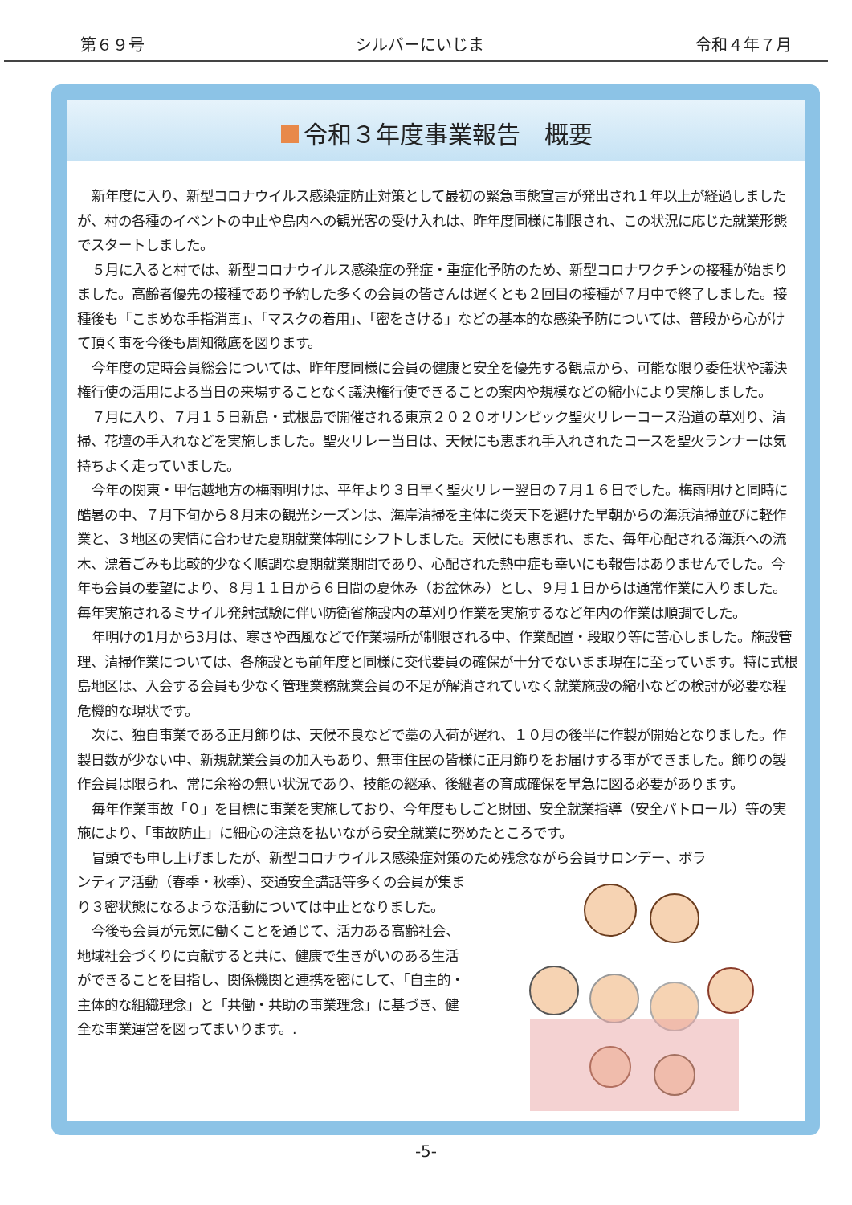第６９号 シルバーにいじま 令和４年７月
令和３年度事業報告　概要
新年度に入り、新型コロナウイルス感染症防止対策として最初の緊急事態宣言が発出され１年以上が経過しましたが、村の各種のイベントの中止や島内への観光客の受け入れは、昨年度同様に制限され、この状況に応じた就業形態でスタートしました。
５月に入ると村では、新型コロナウイルス感染症の発症・重症化予防のため、新型コロナワクチンの接種が始まりました。高齢者優先の接種であり予約した多くの会員の皆さんは遅くとも２回目の接種が７月中で終了しました。接種後も「こまめな手指消毒」、「マスクの着用」、「密をさける」などの基本的な感染予防については、普段から心がけて頂く事を今後も周知徹底を図ります。
今年度の定時会員総会については、昨年度同様に会員の健康と安全を優先する観点から、可能な限り委任状や議決権行使の活用による当日の来場することなく議決権行使できることの案内や規模などの縮小により実施しました。
７月に入り、７月１５日新島・式根島で開催される東京２０２０オリンピック聖火リレーコース沿道の草刈り、清掃、花壇の手入れなどを実施しました。聖火リレー当日は、天候にも恵まれ手入れされたコースを聖火ランナーは気持ちよく走っていました。
今年の関東・甲信越地方の梅雨明けは、平年より３日早く聖火リレー翌日の７月１６日でした。梅雨明けと同時に酷暑の中、７月下旬から８月末の観光シーズンは、海岸清掃を主体に炎天下を避けた早朝からの海浜清掃並びに軽作業と、３地区の実情に合わせた夏期就業体制にシフトしました。天候にも恵まれ、また、毎年心配される海浜への流木、漂着ごみも比較的少なく順調な夏期就業期間であり、心配された熱中症も幸いにも報告はありませんでした。今年も会員の要望により、８月１１日から６日間の夏休み（お盆休み）とし、９月１日からは通常作業に入りました。毎年実施されるミサイル発射試験に伴い防衛省施設内の草刈り作業を実施するなど年内の作業は順調でした。
年明けの1月から3月は、寒さや西風などで作業場所が制限される中、作業配置・段取り等に苦心しました。施設管理、清掃作業については、各施設とも前年度と同様に交代要員の確保が十分でないまま現在に至っています。特に式根島地区は、入会する会員も少なく管理業務就業会員の不足が解消されていなく就業施設の縮小などの検討が必要な程危機的な現状です。
次に、独自事業である正月飾りは、天候不良などで藁の入荷が遅れ、１０月の後半に作製が開始となりました。作製日数が少ない中、新規就業会員の加入もあり、無事住民の皆様に正月飾りをお届けする事ができました。飾りの製作会員は限られ、常に余裕の無い状況であり、技能の継承、後継者の育成確保を早急に図る必要があります。
毎年作業事故「０」を目標に事業を実施しており、今年度もしごと財団、安全就業指導（安全パトロール）等の実施により、「事故防止」に細心の注意を払いながら安全就業に努めたところです。
冒頭でも申し上げましたが、新型コロナウイルス感染症対策のため残念ながら会員サロンデー、ボラ
ンティア活動（春季・秋季）、交通安全講話等多くの会員が集まり３密状態になるような活動については中止となりました。
今後も会員が元気に働くことを通じて、活力ある高齢社会、地域社会づくりに貢献すると共に、健康で生きがいのある生活ができることを目指し、関係機関と連携を密にして、「自主的・主体的な組織理念」と「共働・共助の事業理念」に基づき、健全な事業運営を図ってまいります。.
-5-